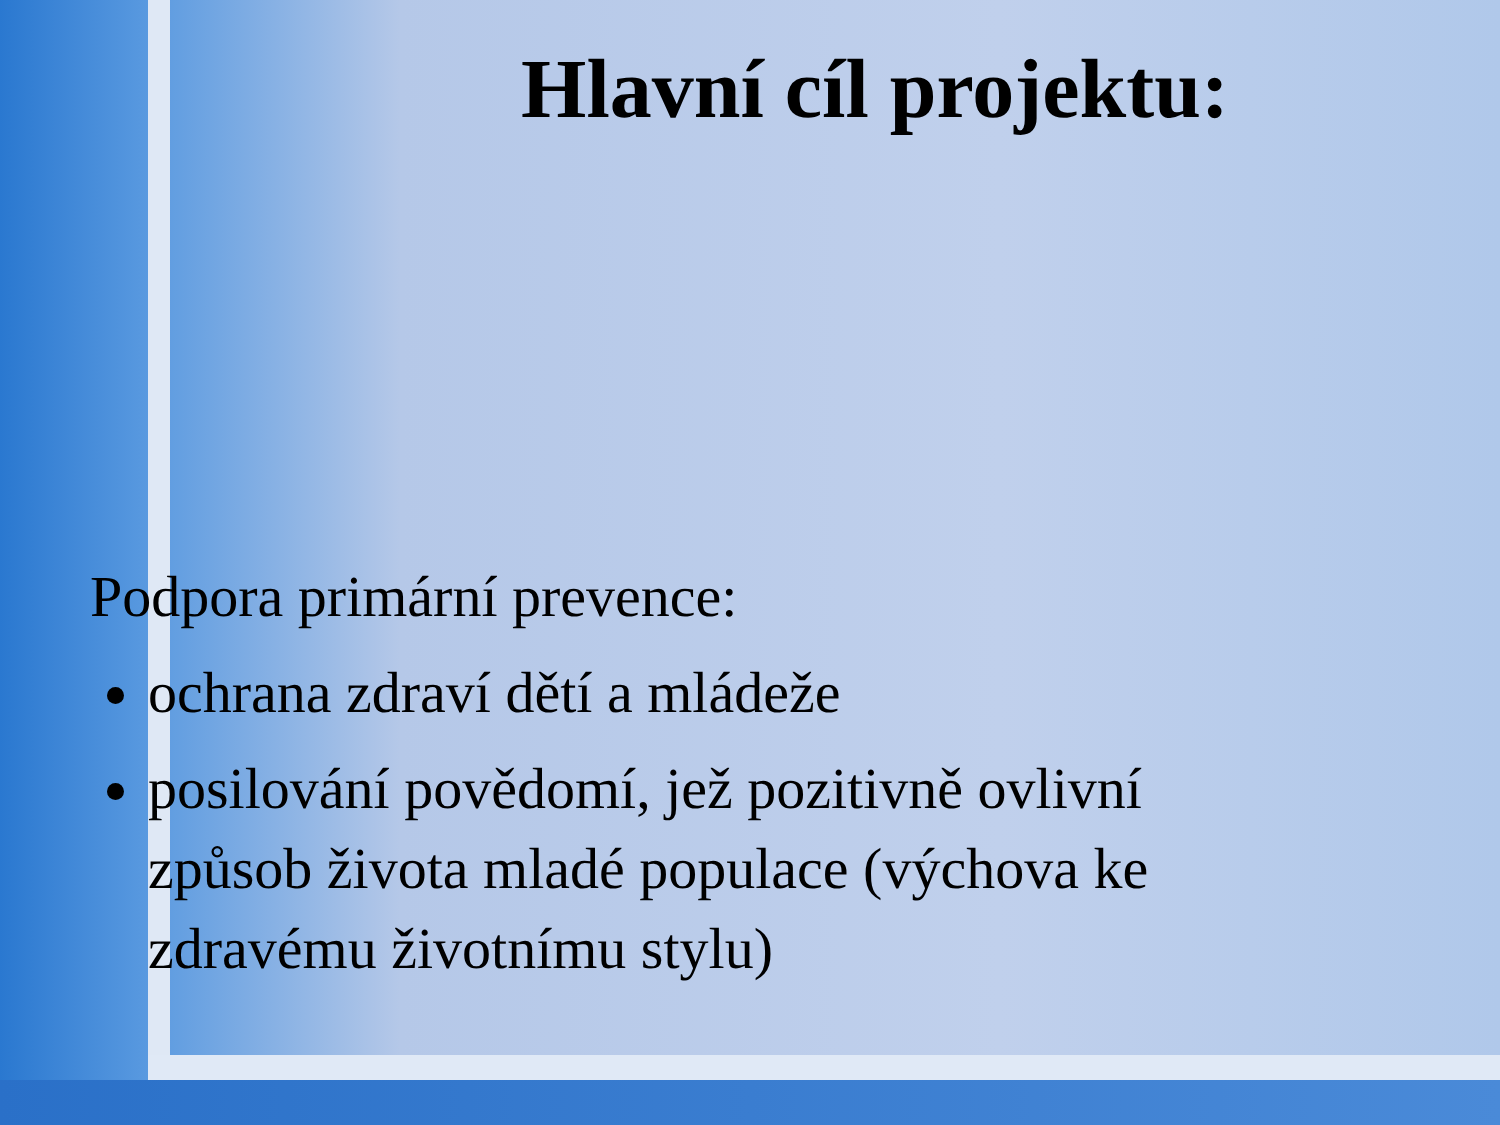Hlavní cíl projektu:
Podpora primární prevence:
ochrana zdraví dětí a mládeže
posilování povědomí, jež pozitivně ovlivní způsob života mladé populace (výchova ke zdravému životnímu stylu)